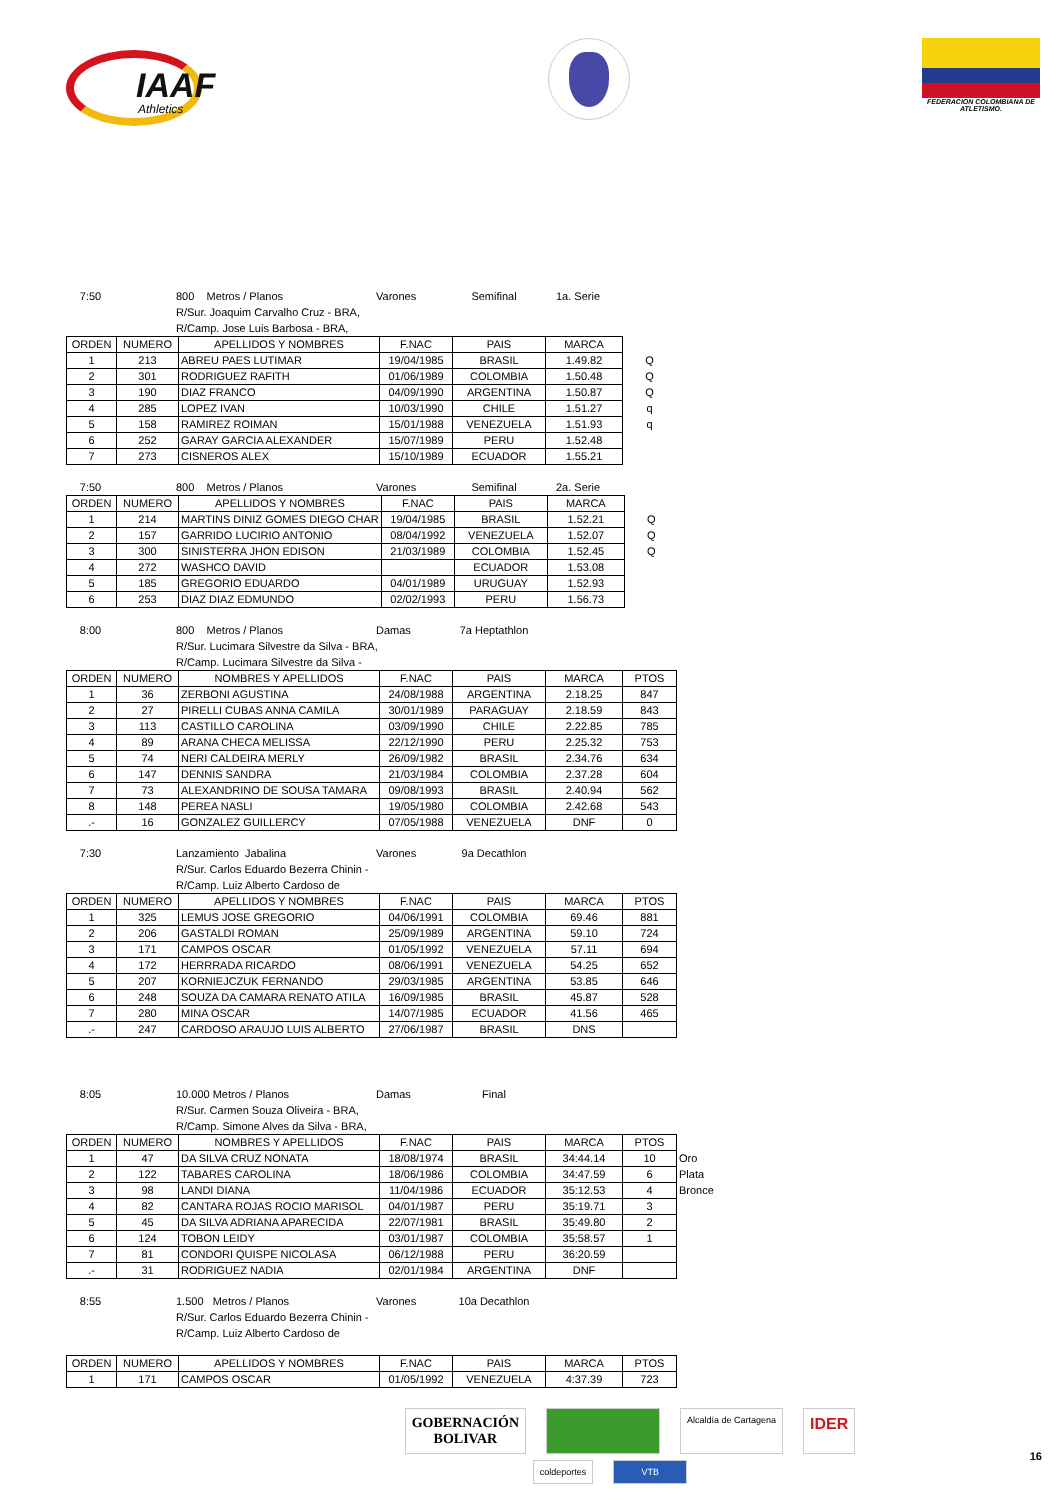IAAF
Athletics
FEDERACION COLOMBIANA DE ATLETISMO.
7:50 800 Metros / Planos Varones Semifinal 1a. Serie
R/Sur. Joaquim Carvalho Cruz - BRA,
R/Camp. Jose Luis Barbosa - BRA,
| ORDEN | NUMERO | APELLIDOS Y NOMBRES | F.NAC | PAIS | MARCA | |
| 1 | 213 | ABREU PAES LUTIMAR | 19/04/1985 | BRASIL | 1.49.82 | Q |
| 2 | 301 | RODRIGUEZ RAFITH | 01/06/1989 | COLOMBIA | 1.50.48 | Q |
| 3 | 190 | DIAZ FRANCO | 04/09/1990 | ARGENTINA | 1.50.87 | Q |
| 4 | 285 | LOPEZ IVAN | 10/03/1990 | CHILE | 1.51.27 | q |
| 5 | 158 | RAMIREZ ROIMAN | 15/01/1988 | VENEZUELA | 1.51.93 | q |
| 6 | 252 | GARAY GARCIA ALEXANDER | 15/07/1989 | PERU | 1.52.48 | |
| 7 | 273 | CISNEROS ALEX | 15/10/1989 | ECUADOR | 1.55.21 | |
7:50 800 Metros / Planos Varones Semifinal 2a. Serie
| ORDEN | NUMERO | APELLIDOS Y NOMBRES | F.NAC | PAIS | MARCA | |
| 1 | 214 | MARTINS DINIZ GOMES DIEGO CHAR | 19/04/1985 | BRASIL | 1.52.21 | Q |
| 2 | 157 | GARRIDO LUCIRIO ANTONIO | 08/04/1992 | VENEZUELA | 1.52.07 | Q |
| 3 | 300 | SINISTERRA JHON EDISON | 21/03/1989 | COLOMBIA | 1.52.45 | Q |
| 4 | 272 | WASHCO DAVID | | ECUADOR | 1.53.08 | |
| 5 | 185 | GREGORIO EDUARDO | 04/01/1989 | URUGUAY | 1.52.93 | |
| 6 | 253 | DIAZ DIAZ EDMUNDO | 02/02/1993 | PERU | 1.56.73 | |
8:00 800 Metros / Planos Damas 7a Heptathlon
R/Sur. Lucimara Silvestre da Silva - BRA,
R/Camp. Lucimara Silvestre da Silva -
| ORDEN | NUMERO | NOMBRES Y APELLIDOS | F.NAC | PAIS | MARCA | PTOS |
| --- | --- | --- | --- | --- | --- | --- |
| 1 | 36 | ZERBONI AGUSTINA | 24/08/1988 | ARGENTINA | 2.18.25 | 847 |
| 2 | 27 | PIRELLI CUBAS ANNA CAMILA | 30/01/1989 | PARAGUAY | 2.18.59 | 843 |
| 3 | 113 | CASTILLO CAROLINA | 03/09/1990 | CHILE | 2.22.85 | 785 |
| 4 | 89 | ARANA CHECA MELISSA | 22/12/1990 | PERU | 2.25.32 | 753 |
| 5 | 74 | NERI CALDEIRA MERLY | 26/09/1982 | BRASIL | 2.34.76 | 634 |
| 6 | 147 | DENNIS SANDRA | 21/03/1984 | COLOMBIA | 2.37.28 | 604 |
| 7 | 73 | ALEXANDRINO DE SOUSA TAMARA | 09/08/1993 | BRASIL | 2.40.94 | 562 |
| 8 | 148 | PEREA NASLI | 19/05/1980 | COLOMBIA | 2.42.68 | 543 |
| .- | 16 | GONZALEZ GUILLERCY | 07/05/1988 | VENEZUELA | DNF | 0 |
7:30 Lanzamiento Jabalina Varones 9a Decathlon
R/Sur. Carlos Eduardo Bezerra Chinin -
R/Camp. Luiz Alberto Cardoso de
| ORDEN | NUMERO | APELLIDOS Y NOMBRES | F.NAC | PAIS | MARCA | PTOS |
| --- | --- | --- | --- | --- | --- | --- |
| 1 | 325 | LEMUS JOSE GREGORIO | 04/06/1991 | COLOMBIA | 69.46 | 881 |
| 2 | 206 | GASTALDI ROMAN | 25/09/1989 | ARGENTINA | 59.10 | 724 |
| 3 | 171 | CAMPOS OSCAR | 01/05/1992 | VENEZUELA | 57.11 | 694 |
| 4 | 172 | HERRRADA RICARDO | 08/06/1991 | VENEZUELA | 54.25 | 652 |
| 5 | 207 | KORNIEJCZUK FERNANDO | 29/03/1985 | ARGENTINA | 53.85 | 646 |
| 6 | 248 | SOUZA DA CAMARA RENATO ATILA | 16/09/1985 | BRASIL | 45.87 | 528 |
| 7 | 280 | MINA OSCAR | 14/07/1985 | ECUADOR | 41.56 | 465 |
| .- | 247 | CARDOSO ARAUJO LUIS ALBERTO | 27/06/1987 | BRASIL | DNS | |
8:05 10.000 Metros / Planos Damas Final
R/Sur. Carmen Souza Oliveira - BRA,
R/Camp. Simone Alves da Silva - BRA,
| ORDEN | NUMERO | NOMBRES Y APELLIDOS | F.NAC | PAIS | MARCA | PTOS | |
| 1 | 47 | DA SILVA CRUZ NONATA | 18/08/1974 | BRASIL | 34:44.14 | 10 | Oro |
| 2 | 122 | TABARES CAROLINA | 18/06/1986 | COLOMBIA | 34:47.59 | 6 | Plata |
| 3 | 98 | LANDI DIANA | 11/04/1986 | ECUADOR | 35:12.53 | 4 | Bronce |
| 4 | 82 | CANTARA ROJAS ROCIO MARISOL | 04/01/1987 | PERU | 35:19.71 | 3 | |
| 5 | 45 | DA SILVA ADRIANA APARECIDA | 22/07/1981 | BRASIL | 35:49.80 | 2 | |
| 6 | 124 | TOBON LEIDY | 03/01/1987 | COLOMBIA | 35:58.57 | 1 | |
| 7 | 81 | CONDORI QUISPE NICOLASA | 06/12/1988 | PERU | 36:20.59 | | |
| .- | 31 | RODRIGUEZ NADIA | 02/01/1984 | ARGENTINA | DNF | | |
8:55 1.500 Metros / Planos Varones 10a Decathlon
R/Sur. Carlos Eduardo Bezerra Chinin -
R/Camp. Luiz Alberto Cardoso de
| ORDEN | NUMERO | APELLIDOS Y NOMBRES | F.NAC | PAIS | MARCA | PTOS |
| --- | --- | --- | --- | --- | --- | --- |
| 1 | 171 | CAMPOS OSCAR | 01/05/1992 | VENEZUELA | 4:37.39 | 723 |
GOBERNACIÓN
BOLIVAR
Alcaldía de Cartagena
IDER
coldeportes VTB
16